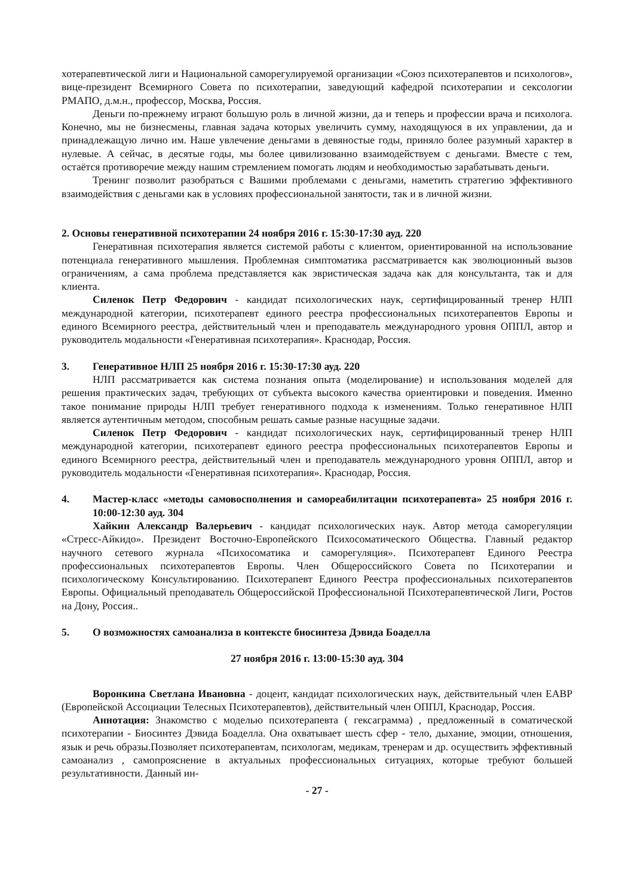хотерапевтической лиги и Национальной саморегулируемой организации «Союз психотерапевтов и психологов», вице-президент Всемирного Совета по психотерапии, заведующий кафедрой психотерапии и сексологии РМАПО, д.м.н., профессор, Москва, Россия.
Деньги по-прежнему играют большую роль в личной жизни, да и теперь и профессии врача и психолога. Конечно, мы не бизнесмены, главная задача которых увеличить сумму, находящуюся в их управлении, да и принадлежащую лично им. Наше увлечение деньгами в девяностые годы, приняло более разумный характер в нулевые. А сейчас, в десятые годы, мы более цивилизованно взаимодействуем с деньгами. Вместе с тем, остаётся противоречие между нашим стремлением помогать людям и необходимостью зарабатывать деньги.
Тренинг позволит разобраться с Вашими проблемами с деньгами, наметить стратегию эффективного взаимодействия с деньгами как в условиях профессиональной занятости, так и в личной жизни.
2. Основы генеративной психотерапии 24 ноября 2016 г. 15:30-17:30 ауд. 220
Генеративная психотерапия является системой работы с клиентом, ориентированной на использование потенциала генеративного мышления. Проблемная симптоматика рассматривается как эволюционный вызов ограничениям, а сама проблема представляется как эвристическая задача как для консультанта, так и для клиента.
Силенок Петр Федорович - кандидат психологических наук, сертифицированный тренер НЛП международной категории, психотерапевт единого реестра профессиональных психотерапевтов Европы и единого Всемирного реестра, действительный член и преподаватель международного уровня ОППЛ, автор и руководитель модальности «Генеративная психотерапия». Краснодар, Россия.
3. Генеративное НЛП 25 ноября 2016 г. 15:30-17:30 ауд. 220
НЛП рассматривается как система познания опыта (моделирование) и использования моделей для решения практических задач, требующих от субъекта высокого качества ориентировки и поведения. Именно такое понимание природы НЛП требует генеративного подхода к изменениям. Только генеративное НЛП является аутентичным методом, способным решать самые разные насущные задачи.
Силенок Петр Федорович - кандидат психологических наук, сертифицированный тренер НЛП международной категории, психотерапевт единого реестра профессиональных психотерапевтов Европы и единого Всемирного реестра, действительный член и преподаватель международного уровня ОППЛ, автор и руководитель модальности «Генеративная психотерапия». Краснодар, Россия.
4. Мастер-класс «методы самовосполнения и самореабилитации психотерапевта» 25 ноября 2016 г. 10:00-12:30 ауд. 304
Хайкин Александр Валерьевич - кандидат психологических наук. Автор метода саморегуляции «Стресс-Айкидо». Президент Восточно-Европейского Психосоматического Общества. Главный редактор научного сетевого журнала «Психосоматика и саморегуляция». Психотерапевт Единого Реестра профессиональных психотерапевтов Европы. Член Общероссийского Совета по Психотерапии и психологическому Консультированию. Психотерапевт Единого Реестра профессиональных психотерапевтов Европы. Официальный преподаватель Общероссийской Профессиональной Психотерапевтической Лиги, Ростов на Дону, Россия..
5. О возможностях самоанализа в контексте биосинтеза Дэвида Боаделла
27 ноября 2016 г. 13:00-15:30 ауд. 304
Воронкина Светлана Ивановна - доцент, кандидат психологических наук, действительный член ЕАВР (Европейской Ассоциации Телесных Психотерапевтов), действительный член ОППЛ, Краснодар, Россия.
Аннотация: Знакомство с моделью психотерапевта ( гексаграмма) , предложенный в соматической психотерапии - Биосинтез Дэвида Боаделла. Она охватывает шесть сфер - тело, дыхание, эмоции, отношения, язык и речь образы.Позволяет психотерапевтам, психологам, медикам, тренерам и др. осуществить эффективный самоанализ , самопрояснение в актуальных профессиональных ситуациях, которые требуют большей результативности. Данный ин-
- 27 -